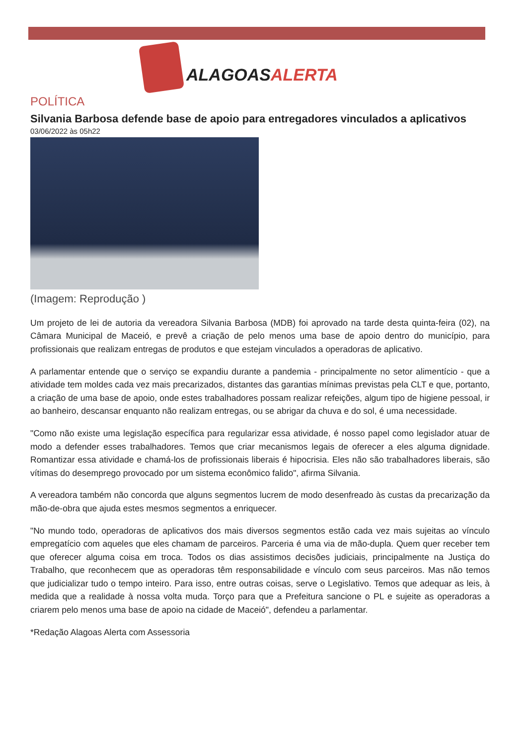ALAGOASALERTA
POLÍTICA
Silvania Barbosa defende base de apoio para entregadores vinculados a aplicativos
03/06/2022 às 05h22
(Imagem: Reprodução )
Um projeto de lei de autoria da vereadora Silvania Barbosa (MDB) foi aprovado na tarde desta quinta-feira (02), na Câmara Municipal de Maceió, e prevê a criação de pelo menos uma base de apoio dentro do município, para profissionais que realizam entregas de produtos e que estejam vinculados a operadoras de aplicativo.
A parlamentar entende que o serviço se expandiu durante a pandemia - principalmente no setor alimentício - que a atividade tem moldes cada vez mais precarizados, distantes das garantias mínimas previstas pela CLT e que, portanto, a criação de uma base de apoio, onde estes trabalhadores possam realizar refeições, algum tipo de higiene pessoal, ir ao banheiro, descansar enquanto não realizam entregas, ou se abrigar da chuva e do sol, é uma necessidade.
"Como não existe uma legislação específica para regularizar essa atividade, é nosso papel como legislador atuar de modo a defender esses trabalhadores. Temos que criar mecanismos legais de oferecer a eles alguma dignidade. Romantizar essa atividade e chamá-los de profissionais liberais é hipocrisia. Eles não são trabalhadores liberais, são vítimas do desemprego provocado por um sistema econômico falido", afirma Silvania.
A vereadora também não concorda que alguns segmentos lucrem de modo desenfreado às custas da precarização da mão-de-obra que ajuda estes mesmos segmentos a enriquecer.
"No mundo todo, operadoras de aplicativos dos mais diversos segmentos estão cada vez mais sujeitas ao vínculo empregatício com aqueles que eles chamam de parceiros. Parceria é uma via de mão-dupla. Quem quer receber tem que oferecer alguma coisa em troca. Todos os dias assistimos decisões judiciais, principalmente na Justiça do Trabalho, que reconhecem que as operadoras têm responsabilidade e vínculo com seus parceiros. Mas não temos que judicializar tudo o tempo inteiro. Para isso, entre outras coisas, serve o Legislativo. Temos que adequar as leis, à medida que a realidade à nossa volta muda. Torço para que a Prefeitura sancione o PL e sujeite as operadoras a criarem pelo menos uma base de apoio na cidade de Maceió", defendeu a parlamentar.
*Redação Alagoas Alerta com Assessoria